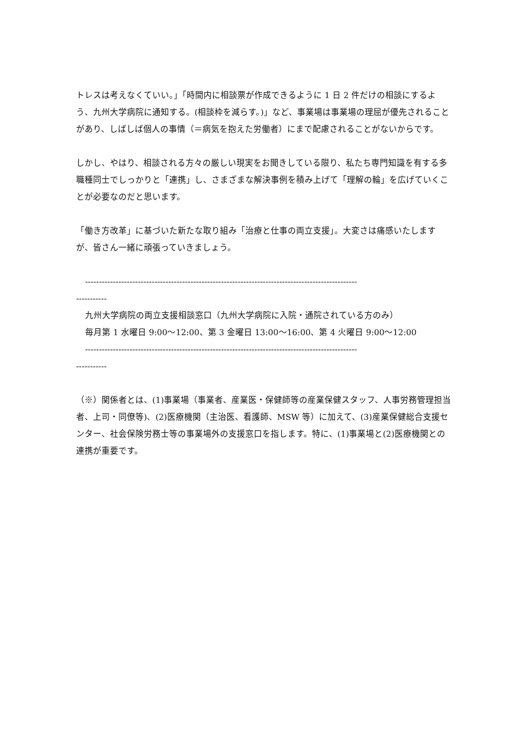トレスは考えなくていい。」「時間内に相談票が作成できるように 1 日 2 件だけの相談にするよう、九州大学病院に通知する。(相談枠を減らす。)」など、事業場は事業場の理屈が優先されることがあり、しばしば個人の事情（＝病気を抱えた労働者）にまで配慮されることがないからです。
しかし、やはり、相談される方々の厳しい現実をお聞きしている限り、私たち専門知識を有する多職種同士でしっかりと「連携」し、さまざまな解決事例を積み上げて「理解の輪」を広げていくことが必要なのだと思います。
「働き方改革」に基づいた新たな取り組み「治療と仕事の両立支援」。大変さは痛感いたしますが、皆さん一緒に頑張っていきましょう。
--------------------------------------------------------------------------------------------------
-----------
九州大学病院の両立支援相談窓口（九州大学病院に入院・通院されている方のみ）
毎月第 1 水曜日 9:00～12:00、第 3 金曜日 13:00～16:00、第 4 火曜日 9:00～12:00
--------------------------------------------------------------------------------------------------
-----------
（※）関係者とは、(1)事業場（事業者、産業医・保健師等の産業保健スタッフ、人事労務管理担当者、上司・同僚等)、(2)医療機関（主治医、看護師、MSW 等）に加えて、(3)産業保健総合支援センター、社会保険労務士等の事業場外の支援窓口を指します。特に、(1)事業場と(2)医療機関との連携が重要です。